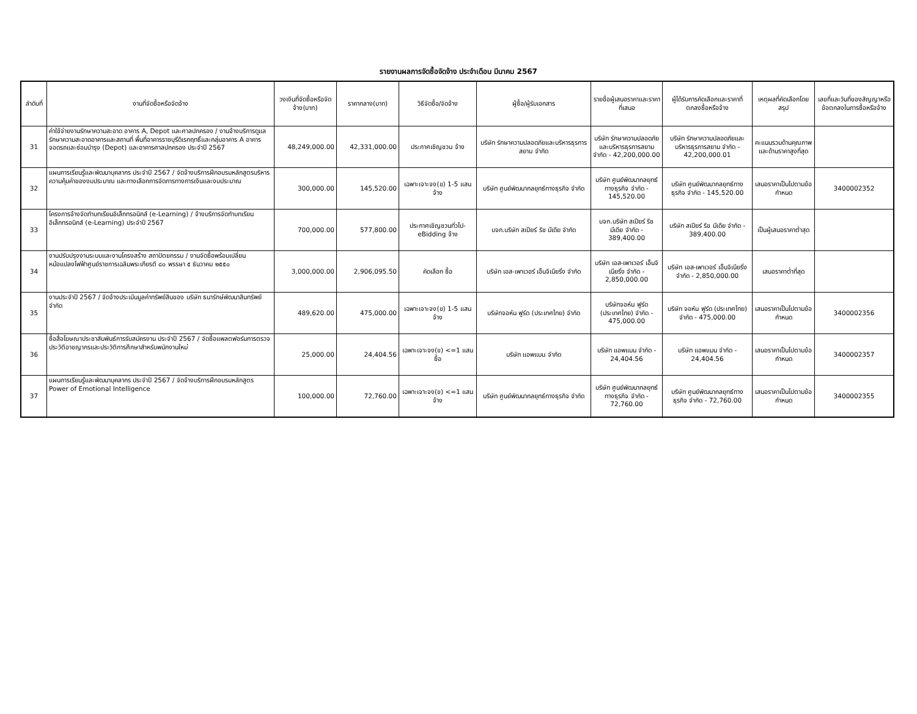รายงานผลการจัดซื้อจัดจ้าง ประจำเดือน มีนาคม 2567
| ลำดับที่ | งานที่จัดซื้อหรือจัดจ้าง | วงเงินที่จัดซื้อหรือจัดจ้าง(บาท) | ราคากลาง(บาท) | วิธีจัดซื้อ/จัดจ้าง | ผู้ซื้อ/ผู้รับเอกสาร | รายชื่อผู้เสนอราคาและราคาที่เสนอ | ผู้ได้รับการคัดเลือกและราคาที่ตกลงซื้อหรือจ้าง | เหตุผลที่คัดเลือกโดยสรุป | เลขที่และวันที่ของสัญญาหรือข้อตกลงในการซื้อหรือจ้าง |
| --- | --- | --- | --- | --- | --- | --- | --- | --- | --- |
| 31 | ค่าใช้จ่ายงานรักษาความสะอาด อาคาร A, Depot และศาลปกครอง / งานจ้างบริการดูแล รักษาความสะอาดอาคารและสถานที่ พื้นที่อาคารราชบุรีดิเรกฤทธิ์และกลุ่มอาคาร A อาคารจอดรถและซ่อมบำรุง (Depot) และอาคารศาลปกครอง ประจำปี 2567 | 48,249,000.00 | 42,331,000.00 | ประกาศเชิญชวน จ้าง | บริษัท รักษาความปลอดภัยและบริหารธุรการสยาม จำกัด | บริษัท รักษาความปลอดภัยและบริหารธุรการสยาม จำกัด - 42,200,000.00 | บริษัท รักษาความปลอดภัยและบริหารธุรการสยาม จำกัด - 42,200,000.01 | คะแนนรวมด้านคุณภาพและด้านราคาสูงที่สุด | |
| 32 | แผนการเรียนรู้และพัฒนาบุคลากร ประจำปี 2567 / จัดจ้างบริการฝึกอบรมหลักสูตรบริหารความคุ้มค่าของงบประมาณ และทางเลือกการจัดการทางการเงินและงบประมาณ | 300,000.00 | 145,520.00 | เฉพาะเจาะจง(ข) 1-5 แสน จ้าง | บริษัท ศูนย์พัฒนากลยุทธ์ทางธุรกิจ จำกัด | บริษัท ศูนย์พัฒนากลยุทธ์ทางธุรกิจ จำกัด - 145,520.00 | บริษัท ศูนย์พัฒนากลยุทธ์ทางธุรกิจ จำกัด - 145,520.00 | เสนอราคาเป็นไปตามข้อกำหนด | 3400002352 |
| 33 | โครงการจ้างจัดทำบทเรียนอิเล็กทรอนิกส์ (e-Learning) / จ้างบริการจัดทำบทเรียนอิเล็กทรอนิกส์ (e-Learning) ประจำปี 2567 | 700,000.00 | 577,800.00 | ประกาศเชิญชวนทั่วไป-eBidding จ้าง | บจก.บริษัท สเปียร์ ริช มีเดีย จำกัด | บจก.บริษัท สเปียร์ ริช มีเดีย จำกัด - 389,400.00 | บริษัท สเปียร์ ริช มีเดีย จำกัด - 389,400.00 | เป็นผู้เสนอราคาต่ำสุด | |
| 34 | งานปรับปรุงงานระบบและงานโครงสร้าง สถาปัตยกรรม / งานจัดซื้อพร้อมเปลี่ยนหม้อแปลงไฟฟ้าศูนย์ราชการเฉลิมพระเกียรติ ๘๐ พรรษา ๕ ธันวาคม ๒๕๕๐ | 3,000,000.00 | 2,906,095.50 | คัดเลือก ซื้อ | บริษัท เอส-เพาเวอร์ เอ็นจิเนียริ่ง จำกัด | บริษัท เอส-เพาเวอร์ เอ็นจิเนียริ่ง จำกัด - 2,850,000.00 | บริษัท เอส-เพาเวอร์ เอ็นจิเนียริ่ง จำกัด - 2,850,000.00 | เสนอราคาต่ำที่สุด | |
| 35 | งานประจำปี 2567 / จัดจ้างประเมินมูลค่าทรัพย์สินของ บริษัท ธนารักษ์พัฒนาสินทรัพย์ จำกัด | 489,620.00 | 475,000.00 | เฉพาะเจาะจง(ข) 1-5 แสน จ้าง | บริษัทจอห์น ฟูร์ด (ประเทศไทย) จำกัด | บริษัทจอห์น ฟูร์ด (ประเทศไทย) จำกัด - 475,000.00 | บริษัท จอห์น ฟูร์ด (ประเทศไทย) จำกัด - 475,000.00 | เสนอราคาเป็นไปตามข้อกำหนด | 3400002356 |
| 36 | ซื้อสื่อโฆษณาประชาสัมพันธ์การรับสมัครงาน ประจำปี 2567 / จัดซื้อแพลตฟอร์มการตรวจประวัติอาชญากรและประวัติการศึกษาสำหรับพนักงานใหม่ | 25,000.00 | 24,404.56 | เฉพาะเจาะจง(ข) <=1 แสน ซื้อ | บริษัท แอพแมน จำกัด | บริษัท แอพแมน จำกัด - 24,404.56 | บริษัท แอพแมน จำกัด - 24,404.56 | เสนอราคาเป็นไปตามข้อกำหนด | 3400002357 |
| 37 | แผนการเรียนรู้และพัฒนาบุคลากร ประจำปี 2567 / จัดจ้างบริการฝึกอบรมหลักสูตร Power of Emotional Intelligence | 100,000.00 | 72,760.00 | เฉพาะเจาะจง(ข) <=1 แสน จ้าง | บริษัท ศูนย์พัฒนากลยุทธ์ทางธุรกิจ จำกัด | บริษัท ศูนย์พัฒนากลยุทธ์ทางธุรกิจ จำกัด - 72,760.00 | บริษัท ศูนย์พัฒนากลยุทธ์ทางธุรกิจ จำกัด - 72,760.00 | เสนอราคาเป็นไปตามข้อกำหนด | 3400002355 |